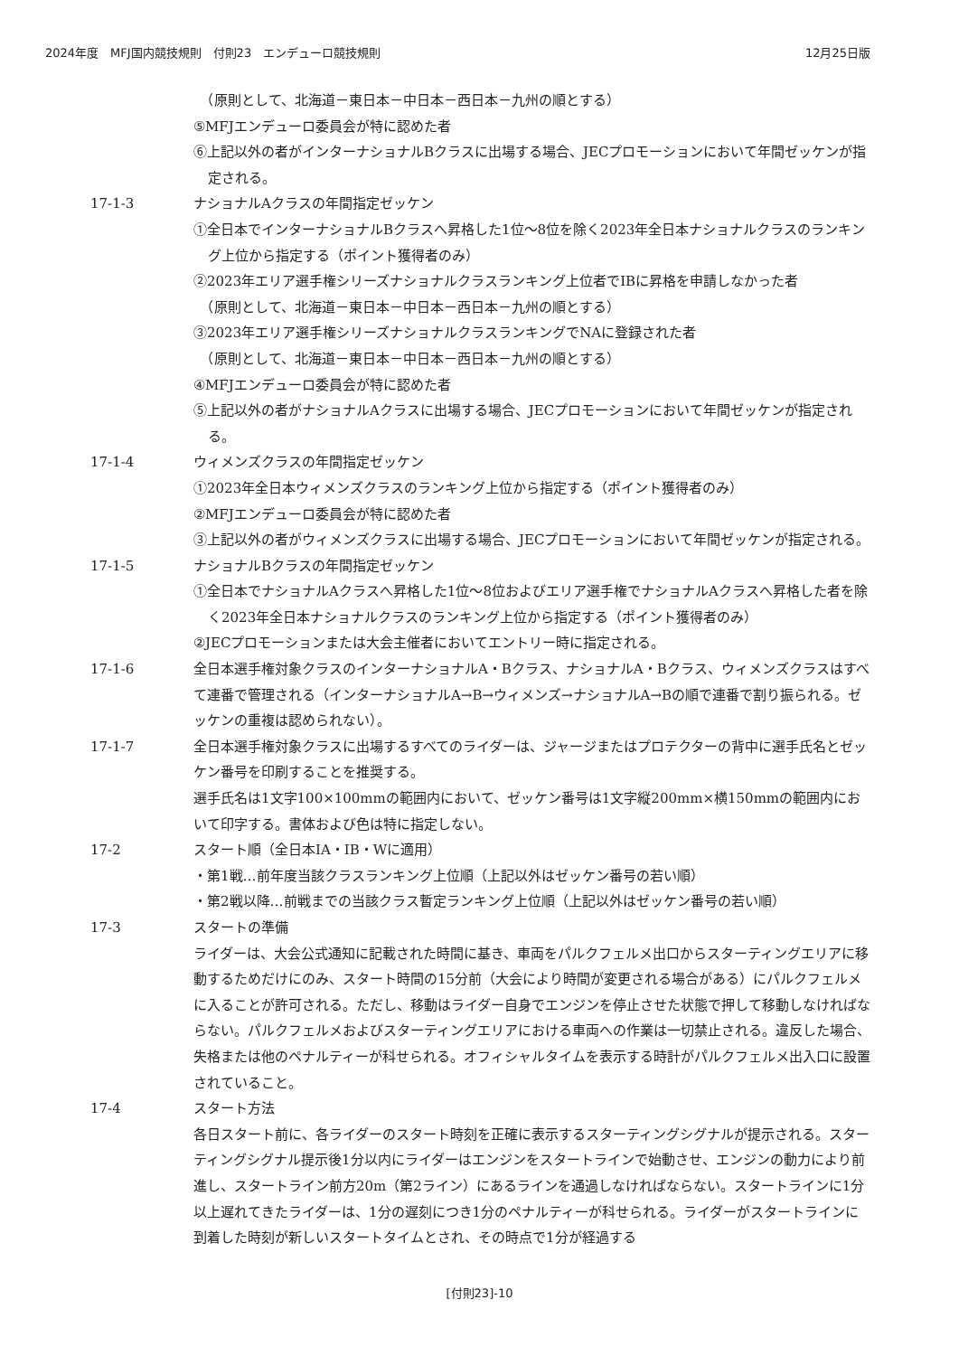2024年度　MFJ国内競技規則　付則23　エンデューロ競技規則 12月25日版
　（原則として、北海道－東日本－中日本－西日本－九州の順とする）
⑤MFJエンデューロ委員会が特に認めた者
⑥上記以外の者がインターナショナルBクラスに出場する場合、JECプロモーションにおいて年間ゼッケンが指定される。
17-1-3 ナショナルAクラスの年間指定ゼッケン
①全日本でインターナショナルBクラスへ昇格した1位～8位を除く2023年全日本ナショナルクラスのランキング上位から指定する（ポイント獲得者のみ）
②2023年エリア選手権シリーズナショナルクラスランキング上位者でIBに昇格を申請しなかった者
　（原則として、北海道－東日本－中日本－西日本－九州の順とする）
③2023年エリア選手権シリーズナショナルクラスランキングでNAに登録された者
　（原則として、北海道－東日本－中日本－西日本－九州の順とする）
④MFJエンデューロ委員会が特に認めた者
⑤上記以外の者がナショナルAクラスに出場する場合、JECプロモーションにおいて年間ゼッケンが指定される。
17-1-4 ウィメンズクラスの年間指定ゼッケン
①2023年全日本ウィメンズクラスのランキング上位から指定する（ポイント獲得者のみ）
②MFJエンデューロ委員会が特に認めた者
③上記以外の者がウィメンズクラスに出場する場合、JECプロモーションにおいて年間ゼッケンが指定される。
17-1-5 ナショナルBクラスの年間指定ゼッケン
①全日本でナショナルAクラスへ昇格した1位～8位およびエリア選手権でナショナルAクラスへ昇格した者を除く2023年全日本ナショナルクラスのランキング上位から指定する（ポイント獲得者のみ）
②JECプロモーションまたは大会主催者においてエントリー時に指定される。
17-1-6 全日本選手権対象クラスのインターナショナルA・Bクラス、ナショナルA・Bクラス、ウィメンズクラスはすべて連番で管理される（インターナショナルA→B→ウィメンズ→ナショナルA→Bの順で連番で割り振られる。ゼッケンの重複は認められない）。
17-1-7 全日本選手権対象クラスに出場するすべてのライダーは、ジャージまたはプロテクターの背中に選手氏名とゼッケン番号を印刷することを推奨する。
選手氏名は1文字100×100mmの範囲内において、ゼッケン番号は1文字縦200mm×横150mmの範囲内において印字する。書体および色は特に指定しない。
17-2 スタート順（全日本IA・IB・Wに適用）
・第1戦…前年度当該クラスランキング上位順（上記以外はゼッケン番号の若い順）
・第2戦以降…前戦までの当該クラス暫定ランキング上位順（上記以外はゼッケン番号の若い順）
17-3 スタートの準備
ライダーは、大会公式通知に記載された時間に基き、車両をパルクフェルメ出口からスターティングエリアに移動するためだけにのみ、スタート時間の15分前（大会により時間が変更される場合がある）にパルクフェルメに入ることが許可される。ただし、移動はライダー自身でエンジンを停止させた状態で押して移動しなければならない。パルクフェルメおよびスターティングエリアにおける車両への作業は一切禁止される。違反した場合、失格または他のペナルティーが科せられる。オフィシャルタイムを表示する時計がパルクフェルメ出入口に設置されていること。
17-4 スタート方法
各日スタート前に、各ライダーのスタート時刻を正確に表示するスターティングシグナルが提示される。スターティングシグナル提示後1分以内にライダーはエンジンをスタートラインで始動させ、エンジンの動力により前進し、スタートライン前方20m（第2ライン）にあるラインを通過しなければならない。スタートラインに1分以上遅れてきたライダーは、1分の遅刻につき1分のペナルティーが科せられる。ライダーがスタートラインに到着した時刻が新しいスタートタイムとされ、その時点で1分が経過する
[付則23]-10